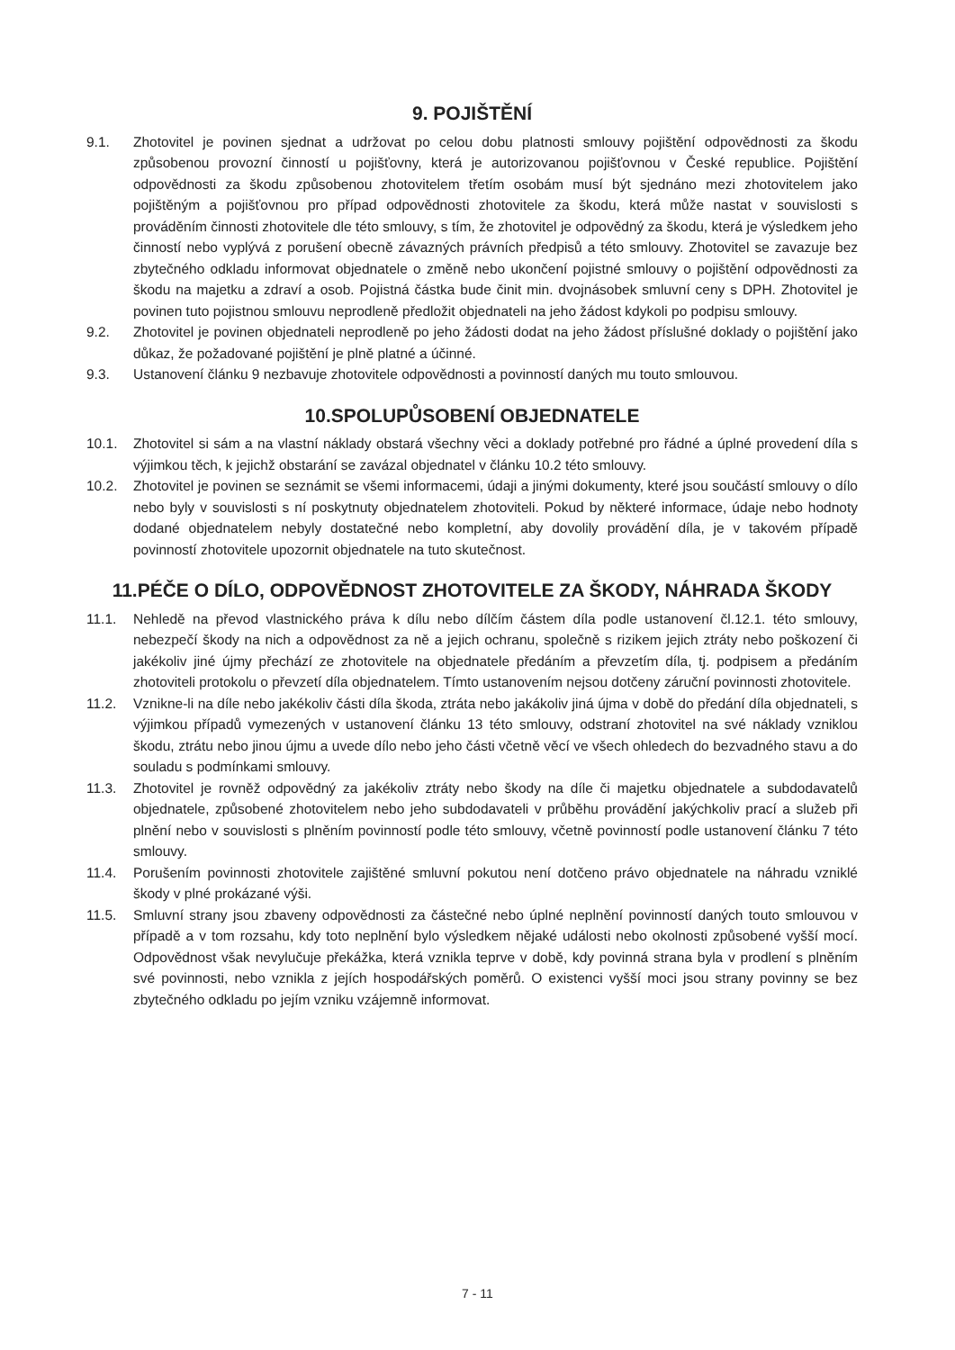9. POJIŠTĚNÍ
9.1. Zhotovitel je povinen sjednat a udržovat po celou dobu platnosti smlouvy pojištění odpovědnosti za škodu způsobenou provozní činností u pojišťovny, která je autorizovanou pojišťovnou v České republice. Pojištění odpovědnosti za škodu způsobenou zhotovitelem třetím osobám musí být sjednáno mezi zhotovitelem jako pojištěným a pojišťovnou pro případ odpovědnosti zhotovitele za škodu, která může nastat v souvislosti s prováděním činnosti zhotovitele dle této smlouvy, s tím, že zhotovitel je odpovědný za škodu, která je výsledkem jeho činností nebo vyplývá z porušení obecně závazných právních předpisů a této smlouvy. Zhotovitel se zavazuje bez zbytečného odkladu informovat objednatele o změně nebo ukončení pojistné smlouvy o pojištění odpovědnosti za škodu na majetku a zdraví a osob. Pojistná částka bude činit min. dvojnásobek smluvní ceny s DPH. Zhotovitel je povinen tuto pojistnou smlouvu neprodleně předložit objednateli na jeho žádost kdykoli po podpisu smlouvy.
9.2. Zhotovitel je povinen objednateli neprodleně po jeho žádosti dodat na jeho žádost příslušné doklady o pojištění jako důkaz, že požadované pojištění je plně platné a účinné.
9.3. Ustanovení článku 9 nezbavuje zhotovitele odpovědnosti a povinností daných mu touto smlouvou.
10.SPOLUPŮSOBENÍ OBJEDNATELE
10.1. Zhotovitel si sám a na vlastní náklady obstará všechny věci a doklady potřebné pro řádné a úplné provedení díla s výjimkou těch, k jejichž obstarání se zavázal objednatel v článku 10.2 této smlouvy.
10.2. Zhotovitel je povinen se seznámit se všemi informacemi, údaji a jinými dokumenty, které jsou součástí smlouvy o dílo nebo byly v souvislosti s ní poskytnuty objednatelem zhotoviteli. Pokud by některé informace, údaje nebo hodnoty dodané objednatelem nebyly dostatečné nebo kompletní, aby dovolily provádění díla, je v takovém případě povinností zhotovitele upozornit objednatele na tuto skutečnost.
11.PÉČE O DÍLO, ODPOVĚDNOST ZHOTOVITELE ZA ŠKODY, NÁHRADA ŠKODY
11.1. Nehledě na převod vlastnického práva k dílu nebo dílčím částem díla podle ustanovení čl.12.1. této smlouvy, nebezpečí škody na nich a odpovědnost za ně a jejich ochranu, společně s rizikem jejich ztráty nebo poškození či jakékoliv jiné újmy přechází ze zhotovitele na objednatele předáním a převzetím díla, tj. podpisem a předáním zhotoviteli protokolu o převzetí díla objednatelem. Tímto ustanovením nejsou dotčeny záruční povinnosti zhotovitele.
11.2. Vznikne-li na díle nebo jakékoliv části díla škoda, ztráta nebo jakákoliv jiná újma v době do předání díla objednateli, s výjimkou případů vymezených v ustanovení článku 13 této smlouvy, odstraní zhotovitel na své náklady vzniklou škodu, ztrátu nebo jinou újmu a uvede dílo nebo jeho části včetně věcí ve všech ohledech do bezvadného stavu a do souladu s podmínkami smlouvy.
11.3. Zhotovitel je rovněž odpovědný za jakékoliv ztráty nebo škody na díle či majetku objednatele a subdodavatelů objednatele, způsobené zhotovitelem nebo jeho subdodavateli v průběhu provádění jakýchkoliv prací a služeb při plnění nebo v souvislosti s plněním povinností podle této smlouvy, včetně povinností podle ustanovení článku 7 této smlouvy.
11.4. Porušením povinnosti zhotovitele zajištěné smluvní pokutou není dotčeno právo objednatele na náhradu vzniklé škody v plné prokázané výši.
11.5. Smluvní strany jsou zbaveny odpovědnosti za částečné nebo úplné neplnění povinností daných touto smlouvou v případě a v tom rozsahu, kdy toto neplnění bylo výsledkem nějaké události nebo okolnosti způsobené vyšší mocí. Odpovědnost však nevylučuje překážka, která vznikla teprve v době, kdy povinná strana byla v prodlení s plněním své povinnosti, nebo vznikla z jejích hospodářských poměrů. O existenci vyšší moci jsou strany povinny se bez zbytečného odkladu po jejím vzniku vzájemně informovat.
7 - 11